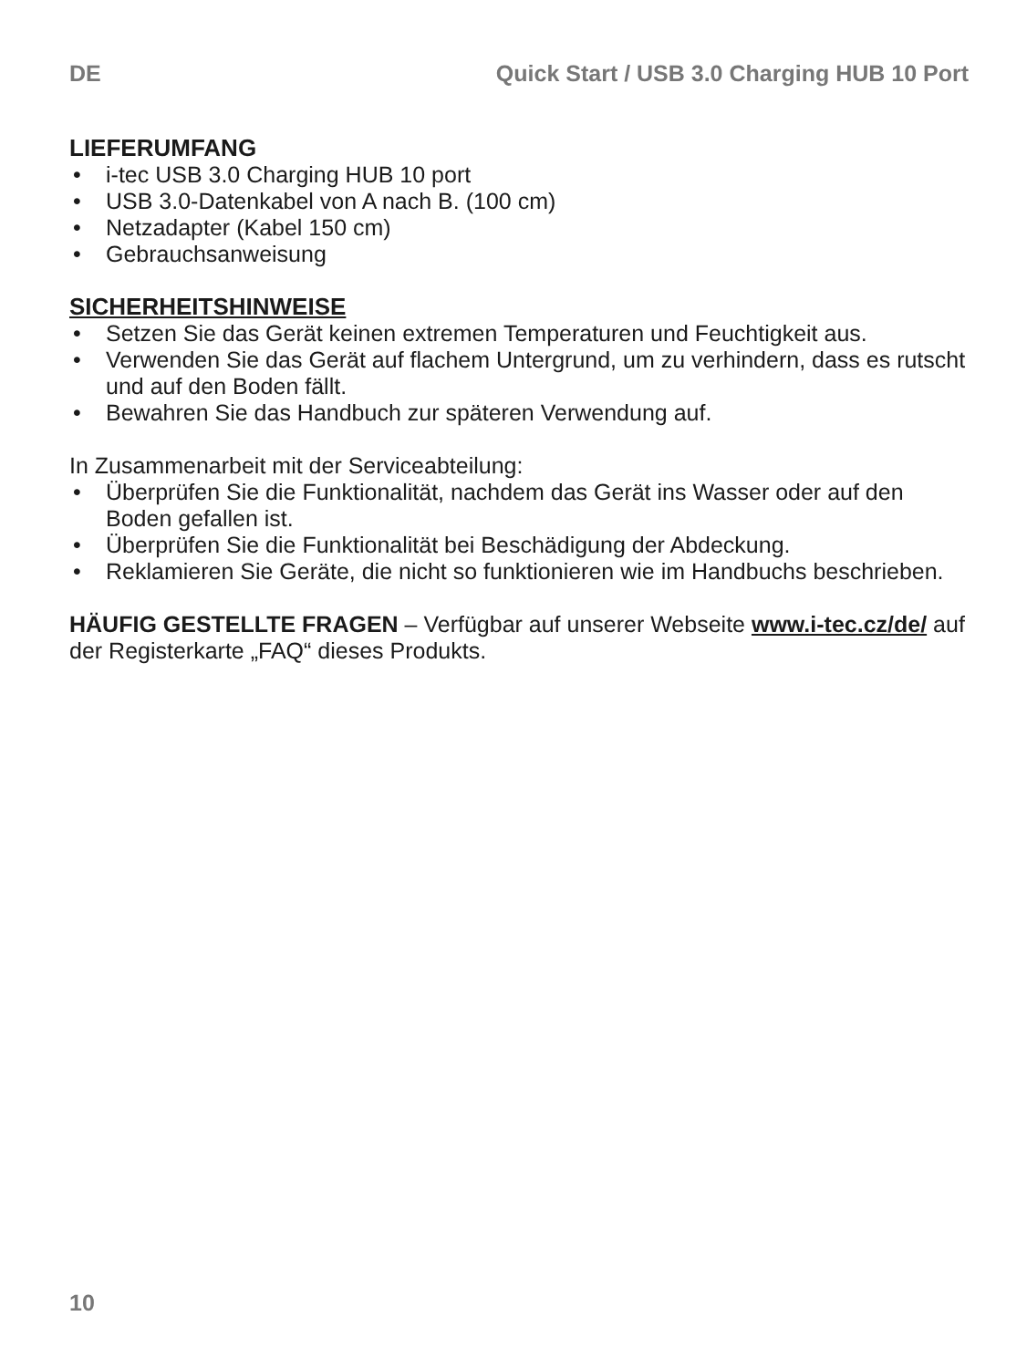DE Quick Start / USB 3.0 Charging HUB 10 Port
LIEFERUMFANG
• i-tec USB 3.0 Charging HUB 10 port
• USB 3.0-Datenkabel von A nach B. (100 cm)
• Netzadapter (Kabel 150 cm)
• Gebrauchsanweisung
SICHERHEITSHINWEISE
• Setzen Sie das Gerät keinen extremen Temperaturen und Feuchtigkeit aus.
• Verwenden Sie das Gerät auf flachem Untergrund, um zu verhindern, dass es rutscht und auf den Boden fällt.
• Bewahren Sie das Handbuch zur späteren Verwendung auf.
In Zusammenarbeit mit der Serviceabteilung:
• Überprüfen Sie die Funktionalität, nachdem das Gerät ins Wasser oder auf den Boden gefallen ist.
• Überprüfen Sie die Funktionalität bei Beschädigung der Abdeckung.
• Reklamieren Sie Geräte, die nicht so funktionieren wie im Handbuchs beschrieben.
HÄUFIG GESTELLTE FRAGEN – Verfügbar auf unserer Webseite www.i-tec.cz/de/ auf der Registerkarte „FAQ“ dieses Produkts.
10